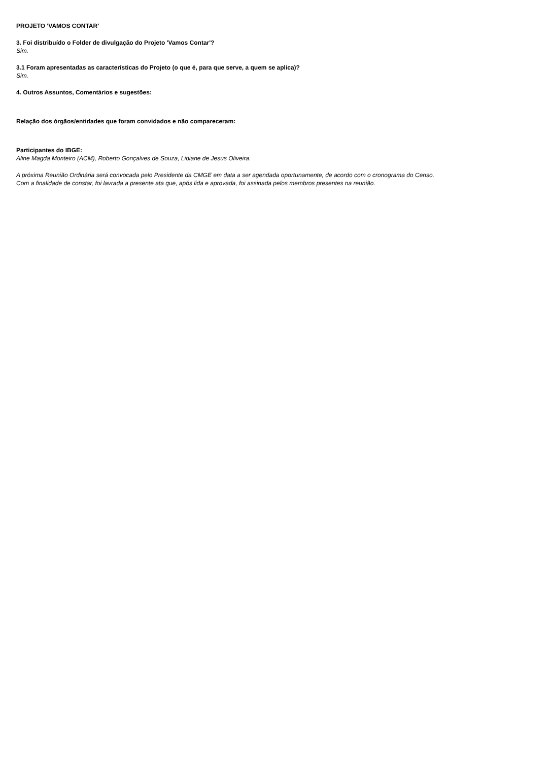PROJETO 'VAMOS CONTAR'
3. Foi distribuído o Folder de divulgação do Projeto 'Vamos Contar'?
Sim.
3.1 Foram apresentadas as características do Projeto (o que é, para que serve, a quem se aplica)?
Sim.
4. Outros Assuntos, Comentários e sugestões:
Relação dos órgãos/entidades que foram convidados e não compareceram:
Participantes do IBGE:
Aline Magda Monteiro (ACM), Roberto Gonçalves de Souza, Lidiane de Jesus Oliveira.
A próxima Reunião Ordinária será convocada pelo Presidente da CMGE em data a ser agendada oportunamente, de acordo com o cronograma do Censo.
Com a finalidade de constar, foi lavrada a presente ata que, após lida e aprovada, foi assinada pelos membros presentes na reunião.